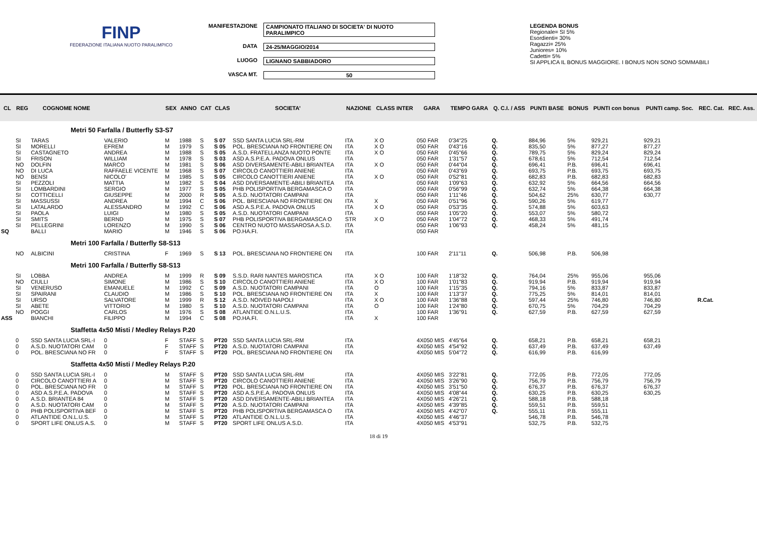FINP
FEDERAZIONE ITALIANA NUOTO PARALIMPICO
MANIFESTAZIONE CAMPIONATO ITALIANO DI SOCIETA' DI NUOTO PARALIMPICO
DATA 24-25/MAGGIO/2014
LUOGO LIGNANO SABBIADORO
VASCA MT. 50
LEGENDA BONUS
Regionale= SI 5%
Esordienti= 30%
Ragazzi= 25%
Juniores= 10%
Cadetti= 5%
SI APPLICA IL BONUS MAGGIORE. I BONUS NON SONO SOMMABILI
| CL | REG | COGNOME NOME | | SEX | ANNO | CAT | CLAS | SOCIETA' | NAZIONE | CLASS INTER | GARA | TEMPO GARA | Q. C.I. / ASS | PUNTI BASE | BONUS | PUNTI con bonus | PUNTI camp. Soc. | REC. Cat. | REC. Ass. |
| --- | --- | --- | --- | --- | --- | --- | --- | --- | --- | --- | --- | --- | --- | --- | --- | --- | --- | --- | --- |
| Metri 50 Farfalla / Butterfly S3-S7 | | | | | | | | | | | | | | | | | | | |
| | SI | TARAS | VALERIO | M | 1988 | S | S 07 | SSD SANTA LUCIA SRL-RM | ITA | X O | 050 FAR | 0'34"25 | Q. | 884,96 | 5% | 929,21 | 929,21 | | |
| | SI | MORELLI | EFREM | M | 1979 | S | S 05 | POL. BRESCIANA NO FRONTIERE ON | ITA | X O | 050 FAR | 0'43"16 | Q. | 835,50 | 5% | 877,27 | 877,27 | | |
| | SI | CASTAGNETO | ANDREA | M | 1988 | S | S 05 | A.S.D. FRATELLANZA NUOTO PONTE | ITA | X O | 050 FAR | 0'45"66 | Q. | 789,75 | 5% | 829,24 | 829,24 | | |
| | SI | FRISON | WILLIAM | M | 1978 | S | S 03 | ASD A.S.P.E.A. PADOVA ONLUS | ITA | | 050 FAR | 1'31"57 | Q. | 678,61 | 5% | 712,54 | 712,54 | | |
| | NO | DOLFIN | MARCO | M | 1981 | S | S 06 | ASD DIVERSAMENTE-ABILI BRIANTEA | ITA | X O | 050 FAR | 0'44"04 | Q. | 696,41 | P.B. | 696,41 | 696,41 | | |
| | NO | DI LUCA | RAFFAELE VICENTE | M | 1968 | S | S 07 | CIRCOLO CANOTTIERI ANIENE | ITA | | 050 FAR | 0'43"69 | Q. | 693,75 | P.B. | 693,75 | 693,75 | | |
| | NO | BENSI | NICOLO' | M | 1985 | S | S 05 | CIRCOLO CANOTTIERI ANIENE | ITA | X O | 050 FAR | 0'52"81 | Q. | 682,83 | P.B. | 682,83 | 682,83 | | |
| | SI | PEZZOLI | MATTIA | M | 1982 | S | S 04 | ASD DIVERSAMENTE-ABILI BRIANTEA | ITA | | 050 FAR | 1'09"63 | Q. | 632,92 | 5% | 664,56 | 664,56 | | |
| | SI | LOMBARDINI | SERGIO | M | 1977 | S | S 05 | PHB POLISPORTIVA BERGAMASCA O | ITA | | 050 FAR | 0'56"99 | Q. | 632,74 | 5% | 664,38 | 664,38 | | |
| | SI | COTTICELLI | GIUSEPPE | M | 2000 | R | S 05 | A.S.D. NUOTATORI CAMPANI | ITA | | 050 FAR | 1'11"46 | Q. | 504,62 | 25% | 630,77 | 630,77 | | |
| | SI | MASSUSSI | ANDREA | M | 1994 | C | S 06 | POL. BRESCIANA NO FRONTIERE ON | ITA | X | 050 FAR | 0'51"96 | Q. | 590,26 | 5% | 619,77 | | | |
| | SI | LATALARDO | ALESSANDRO | M | 1992 | C | S 06 | ASD A.S.P.E.A. PADOVA ONLUS | ITA | X O | 050 FAR | 0'53"35 | Q. | 574,88 | 5% | 603,63 | | | |
| | SI | PAOLA | LUIGI | M | 1980 | S | S 05 | A.S.D. NUOTATORI CAMPANI | ITA | | 050 FAR | 1'05"20 | Q. | 553,07 | 5% | 580,72 | | | |
| | SI | SMITS | BERND | M | 1975 | S | S 07 | PHB POLISPORTIVA BERGAMASCA O | STR | X O | 050 FAR | 1'04"72 | Q. | 468,33 | 5% | 491,74 | | | |
| | SI | PELLEGRINI | LORENZO | M | 1990 | S | S 06 | CENTRO NUOTO MASSAROSA A.S.D. | ITA | | 050 FAR | 1'06"93 | Q. | 458,24 | 5% | 481,15 | | | |
| SQ | | BALLI | MARIO | M | 1946 | S | S 06 | PO.HA.FI. | ITA | | 050 FAR | | | | | | | | |
| Metri 100 Farfalla / Butterfly S8-S13 | | | | | | | | | | | | | | | | | | | |
| | NO | ALBICINI | CRISTINA | F | 1969 | S | S 13 | POL. BRESCIANA NO FRONTIERE ON | ITA | | 100 FAR | 2'11"11 | Q. | 506,98 | P.B. | 506,98 | | | |
| Metri 100 Farfalla / Butterfly S8-S13 | | | | | | | | | | | | | | | | | | | |
| | SI | LOBBA | ANDREA | M | 1999 | R | S 09 | S.S.D. RARI NANTES MAROSTICA | ITA | X O | 100 FAR | 1'18"32 | Q. | 764,04 | 25% | 955,06 | 955,06 | | |
| | NO | CIULLI | SIMONE | M | 1986 | S | S 10 | CIRCOLO CANOTTIERI ANIENE | ITA | X O | 100 FAR | 1'01"83 | Q. | 919,94 | P.B. | 919,94 | 919,94 | | |
| | SI | VENERUSO | EMANUELE | M | 1992 | C | S 09 | A.S.D. NUOTATORI CAMPANI | ITA | O | 100 FAR | 1'15"35 | Q. | 794,16 | 5% | 833,87 | 833,87 | | |
| | SI | SPAIRANI | CLAUDIO | M | 1986 | S | S 10 | POL. BRESCIANA NO FRONTIERE ON | ITA | X | 100 FAR | 1'13"37 | Q. | 775,25 | 5% | 814,01 | 814,01 | | |
| | SI | URSO | SALVATORE | M | 1999 | R | S 12 | A.S.D. NOIVED NAPOLI | ITA | X O | 100 FAR | 1'36"88 | Q. | 597,44 | 25% | 746,80 | 746,80 | R.Cat. | |
| | SI | ABETE | VITTORIO | M | 1980 | S | S 10 | A.S.D. NUOTATORI CAMPANI | ITA | O | 100 FAR | 1'24"80 | Q. | 670,75 | 5% | 704,29 | 704,29 | | |
| | NO | POGGI | CARLOS | M | 1976 | S | S 08 | ATLANTIDE O.N.L.U.S. | ITA | | 100 FAR | 1'36"91 | Q. | 627,59 | P.B. | 627,59 | 627,59 | | |
| ASS | | BIANCHI | FILIPPO | M | 1994 | C | S 08 | PO.HA.FI. | ITA | X | 100 FAR | | | | | | | | |
| Staffetta 4x50 Misti / Medley Relays P.20 | | | | | | | | | | | | | | | | | | | |
| | 0 | SSD SANTA LUCIA SRL-I | 0 | F | STAFF | S | PT20 | SSD SANTA LUCIA SRL-RM | ITA | | 4X050 MIS | 4'45"64 | Q. | 658,21 | P.B. | 658,21 | 658,21 | | |
| | 0 | A.S.D. NUOTATORI CAM | 0 | F | STAFF | S | PT20 | A.S.D. NUOTATORI CAMPANI | ITA | | 4X050 MIS | 4'54"92 | Q. | 637,49 | P.B. | 637,49 | 637,49 | | |
| | 0 | POL. BRESCIANA NO FR | 0 | F | STAFF | S | PT20 | POL. BRESCIANA NO FRONTIERE ON | ITA | | 4X050 MIS | 5'04"72 | Q. | 616,99 | P.B. | 616,99 | | | |
| Staffetta 4x50 Misti / Medley Relays P.20 | | | | | | | | | | | | | | | | | | | |
| | 0 | SSD SANTA LUCIA SRL-I | 0 | M | STAFF | S | PT20 | SSD SANTA LUCIA SRL-RM | ITA | | 4X050 MIS | 3'22"81 | Q. | 772,05 | P.B. | 772,05 | 772,05 | | |
| | 0 | CIRCOLO CANOTTIERI A | 0 | M | STAFF | S | PT20 | CIRCOLO CANOTTIERI ANIENE | ITA | | 4X050 MIS | 3'26"90 | Q. | 756,79 | P.B. | 756,79 | 756,79 | | |
| | 0 | POL. BRESCIANA NO FR | 0 | M | STAFF | S | PT20 | POL. BRESCIANA NO FRONTIERE ON | ITA | | 4X050 MIS | 3'51"50 | Q. | 676,37 | P.B. | 676,37 | 676,37 | | |
| | 0 | ASD A.S.P.E.A. PADOVA | 0 | M | STAFF | S | PT20 | ASD A.S.P.E.A. PADOVA ONLUS | ITA | | 4X050 MIS | 4'08"44 | Q. | 630,25 | P.B. | 630,25 | 630,25 | | |
| | 0 | A.S.D. BRIANTEA 84 | 0 | M | STAFF | S | PT20 | ASD DIVERSAMENTE-ABILI BRIANTEA | ITA | | 4X050 MIS | 4'26"21 | Q. | 588,18 | P.B. | 588,18 | | | |
| | 0 | A.S.D. NUOTATORI CAM | 0 | M | STAFF | S | PT20 | A.S.D. NUOTATORI CAMPANI | ITA | | 4X050 MIS | 4'39"85 | Q. | 559,51 | P.B. | 559,51 | | | |
| | 0 | PHB POLISPORTIVA BEF | 0 | M | STAFF | S | PT20 | PHB POLISPORTIVA BERGAMASCA O | ITA | | 4X050 MIS | 4'42"07 | Q. | 555,11 | P.B. | 555,11 | | | |
| | 0 | ATLANTIDE O.N.L.U.S. | 0 | M | STAFF | S | PT20 | ATLANTIDE O.N.L.U.S. | ITA | | 4X050 MIS | 4'46"37 | | 546,78 | P.B. | 546,78 | | | |
| | 0 | SPORT LIFE ONLUS A.S. | 0 | M | STAFF | S | PT20 | SPORT LIFE ONLUS A.S.D. | ITA | | 4X050 MIS | 4'53"91 | | 532,75 | P.B. | 532,75 | | | |
18 di 19